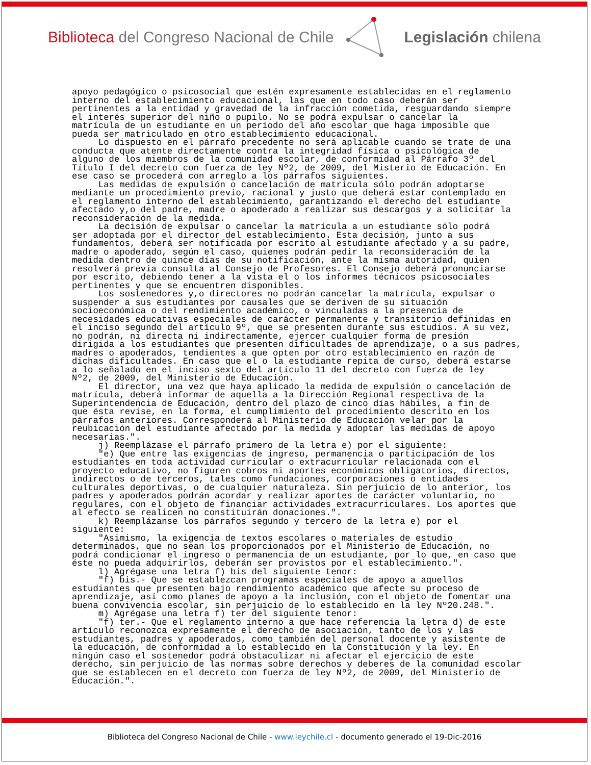Biblioteca del Congreso Nacional de Chile
Legislación chilena
apoyo pedagógico o psicosocial que estén expresamente establecidas en el reglamento interno del establecimiento educacional, las que en todo caso deberán ser pertinentes a la entidad y gravedad de la infracción cometida, resguardando siempre el interés superior del niño o pupilo. No se podrá expulsar o cancelar la matrícula de un estudiante en un período del año escolar que haga imposible que pueda ser matriculado en otro establecimiento educacional. Lo dispuesto en el párrafo precedente no será aplicable cuando se trate de una conducta que atente directamente contra la integridad física o psicológica de alguno de los miembros de la comunidad escolar, de conformidad al Párrafo 3º del Título I del decreto con fuerza de ley Nº2, de 2009, del Misterio de Educación. En ese caso se procederá con arreglo a los párrafos siguientes. Las medidas de expulsión o cancelación de matrícula sólo podrán adoptarse mediante un procedimiento previo, racional y justo que deberá estar contemplado en el reglamento interno del establecimiento, garantizando el derecho del estudiante afectado y,o del padre, madre o apoderado a realizar sus descargos y a solicitar la reconsideración de la medida. La decisión de expulsar o cancelar la matrícula a un estudiante sólo podrá ser adoptada por el director del establecimiento. Esta decisión, junto a sus fundamentos, deberá ser notificada por escrito al estudiante afectado y a su padre, madre o apoderado, según el caso, quienes podrán pedir la reconsideración de la medida dentro de quince días de su notificación, ante la misma autoridad, quien resolverá previa consulta al Consejo de Profesores. El Consejo deberá pronunciarse por escrito, debiendo tener a la vista el o los informes técnicos psicosociales pertinentes y que se encuentren disponibles. Los sostenedores y,o directores no podrán cancelar la matrícula, expulsar o suspender a sus estudiantes por causales que se deriven de su situación socioeconómica o del rendimiento académico, o vinculadas a la presencia de necesidades educativas especiales de carácter permanente y transitorio definidas en el inciso segundo del artículo 9º, que se presenten durante sus estudios. A su vez, no podrán, ni directa ni indirectamente, ejercer cualquier forma de presión dirigida a los estudiantes que presenten dificultades de aprendizaje, o a sus padres, madres o apoderados, tendientes a que opten por otro establecimiento en razón de dichas dificultades. En caso que el o la estudiante repita de curso, deberá estarse a lo señalado en el inciso sexto del artículo 11 del decreto con fuerza de ley Nº2, de 2009, del Ministerio de Educación. El director, una vez que haya aplicado la medida de expulsión o cancelación de matrícula, deberá informar de aquella a la Dirección Regional respectiva de la Superintendencia de Educación, dentro del plazo de cinco días hábiles, a fin de que ésta revise, en la forma, el cumplimiento del procedimiento descrito en los párrafos anteriores. Corresponderá al Ministerio de Educación velar por la reubicación del estudiante afectado por la medida y adoptar las medidas de apoyo necesarias.". j) Reemplázase el párrafo primero de la letra e) por el siguiente: "e) Que entre las exigencias de ingreso, permanencia o participación de los estudiantes en toda actividad curricular o extracurricular relacionada con el proyecto educativo, no figuren cobros ni aportes económicos obligatorios, directos, indirectos o de terceros, tales como fundaciones, corporaciones o entidades culturales deportivas, o de cualquier naturaleza. Sin perjuicio de lo anterior, los padres y apoderados podrán acordar y realizar aportes de carácter voluntario, no regulares, con el objeto de financiar actividades extracurriculares. Los aportes que al efecto se realicen no constituirán donaciones.". k) Reemplázanse los párrafos segundo y tercero de la letra e) por el siguiente: "Asimismo, la exigencia de textos escolares o materiales de estudio determinados, que no sean los proporcionados por el Ministerio de Educación, no podrá condicionar el ingreso o permanencia de un estudiante, por lo que, en caso que éste no pueda adquirirlos, deberán ser provistos por el establecimiento.". l) Agrégase una letra f) bis del siguiente tenor: "f) bis.- Que se establezcan programas especiales de apoyo a aquellos estudiantes que presenten bajo rendimiento académico que afecte su proceso de aprendizaje, así como planes de apoyo a la inclusión, con el objeto de fomentar una buena convivencia escolar, sin perjuicio de lo establecido en la ley Nº20.248.". m) Agrégase una letra f) ter del siguiente tenor: "f) ter.- Que el reglamento interno a que hace referencia la letra d) de este artículo reconozca expresamente el derecho de asociación, tanto de los y las estudiantes, padres y apoderados, como también del personal docente y asistente de la educación, de conformidad a lo establecido en la Constitución y la ley. En ningún caso el sostenedor podrá obstaculizar ni afectar el ejercicio de este derecho, sin perjuicio de las normas sobre derechos y deberes de la comunidad escolar que se establecen en el decreto con fuerza de ley Nº2, de 2009, del Ministerio de Educación.".
Biblioteca del Congreso Nacional de Chile - www.leychile.cl - documento generado el 19-Dic-2016